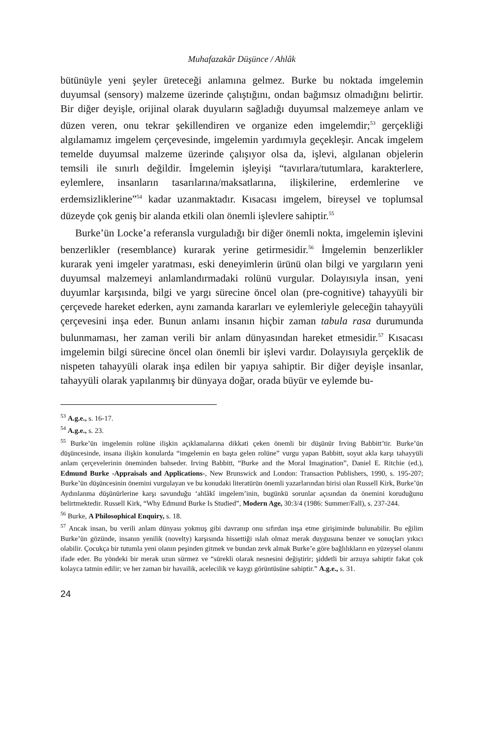Muhafazakâr Düşünce / Ahlâk
bütünüyle yeni şeyler üreteceği anlamına gelmez. Burke bu noktada imgelemin duyumsal (sensory) malzeme üzerinde çalıştığını, ondan bağımsız olmadığını belirtir. Bir diğer deyişle, orijinal olarak duyuların sağladığı duyumsal malzemeye anlam ve düzen veren, onu tekrar şekillendiren ve organize eden imgelemdir;<sup>53</sup> gerçekliği algılamamız imgelem çerçevesinde, imgelemin yardımıyla geçekleşir. Ancak imgelem temelde duyumsal malzeme üzerinde çalışıyor olsa da, işlevi, algılanan objelerin temsili ile sınırlı değildir. İmgelemin işleyişi “tavırlara/tutumlara, karakterlere, eylemlere, insanların tasarılarına/maksatlarına, ilişkilerine, erdemlerine ve erdemsizliklerine”<sup>54</sup> kadar uzanmaktadır. Kısacası imgelem, bireysel ve toplumsal düzeyde çok geniş bir alanda etkili olan önemli işlevlere sahiptir.<sup>55</sup>
Burke’ün Locke’a referansla vurguladığı bir diğer önemli nokta, imgelemin işlevini benzerlikler (resemblance) kurarak yerine getirmesidir.<sup>56</sup> İmgelemin benzerlikler kurarak yeni imgeler yaratması, eski deneyimlerin ürünü olan bilgi ve yargıların yeni duyumsal malzemeyi anlamlandırmadaki rolünü vurgular. Dolayısıyla insan, yeni duyumlar karşısında, bilgi ve yargı sürecine öncel olan (pre-cognitive) tahayyüli bir çerçevede hareket ederken, aynı zamanda kararları ve eylemleriyle geleceğin tahayyüli çerçevesini inşa eder. Bunun anlamı insanın hiçbir zaman tabula rasa durumunda bulunmaması, her zaman verili bir anlam dünyasından hareket etmesidir.<sup>57</sup> Kısacası imgelemin bilgi sürecine öncel olan önemli bir işlevi vardır. Dolayısıyla gerçeklik de nispeten tahayyüli olarak inşa edilen bir yapıya sahiptir. Bir diğer deyişle insanlar, tahayyüli olarak yapılanmış bir dünyaya doğar, orada büyür ve eylemde bu-
<sup>53</sup> A.g.e., s. 16-17.
<sup>54</sup> A.g.e., s. 23.
<sup>55</sup> Burke’ün imgelemin rolüne ilişkin açıklamalarına dikkati çeken önemli bir düşünür Irving Babbitt’tir. Burke’ün düşüncesinde, insana ilişkin konularda “imgelemin en başta gelen rolüne” vurgu yapan Babbitt, soyut akla karşı tahayyüli anlam çerçevelerinin öneminden bahseder. Irving Babbitt, “Burke and the Moral Imagination”, Daniel E. Ritchie (ed.), Edmund Burke -Appraisals and Applications-, New Brunswick and London: Transaction Publishers, 1990, s. 195-207; Burke’ün düşüncesinin önemini vurgulayan ve bu konudaki literatürün önemli yazarlarından birisi olan Russell Kirk, Burke’ün Aydınlanma düşünürlerine karşı savunduğu ‘ahlâkî imgelem’inin, bugünkü sorunlar açısından da önemini koruduğunu belirtmektedir. Russell Kirk, “Why Edmund Burke Is Studied”, Modern Age, 30:3/4 (1986: Summer/Fall), s. 237-244.
<sup>56</sup> Burke, A Philosophical Enquiry, s. 18.
<sup>57</sup> Ancak insan, bu verili anlam dünyası yokmuş gibi davranıp onu sıfırdan inşa etme girişiminde bulunabilir. Bu eğilim Burke’ün gözünde, insanın yenilik (novelty) karşısında hissettiği ıslah olmaz merak duygusuna benzer ve sonuçları yıkıcı olabilir. Çocukça bir tutumla yeni olanın peşinden gitmek ve bundan zevk almak Burke’e göre bağlılıkların en yüzeysel olanını ifade eder. Bu yöndeki bir merak uzun sürmez ve “sürekli olarak nesnesini değiştirir; şiddetli bir arzuya sahiptir fakat çok kolayca tatmin edilir; ve her zaman bir havailik, acelecilik ve kaygı görüntüsüne sahiptir.” A.g.e., s. 31.
24